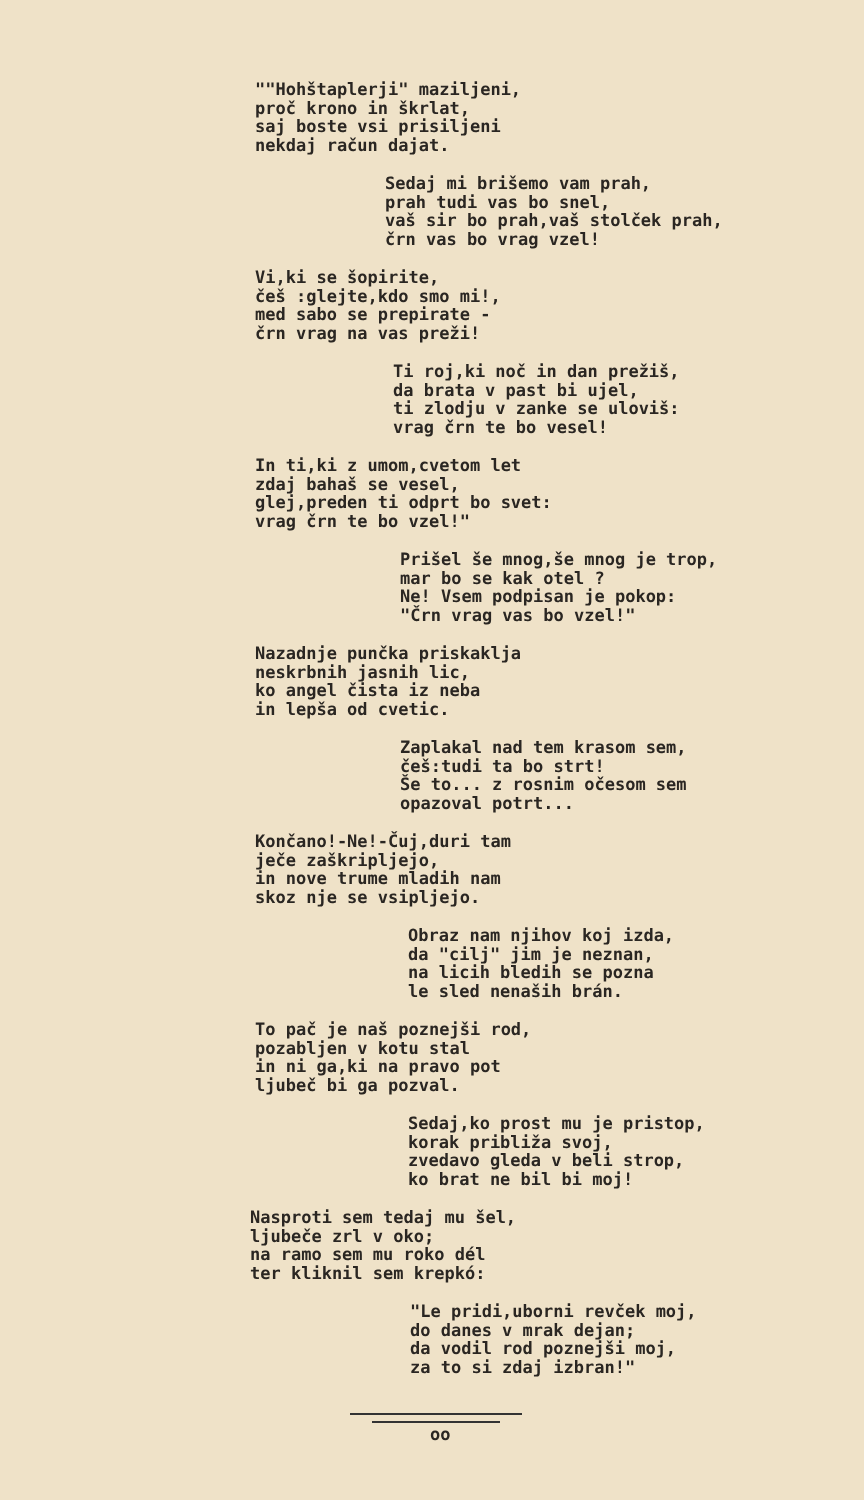""Hohštaplerji" maziljeni, proč krono in škrlat, saj boste vsi prisiljeni nekdaj račun dajat.
Sedaj mi brišemo vam prah, prah tudi vas bo snel, vaš sir bo prah,vaš stolček prah, črn vas bo vrag vzel!
Vi,ki se šopirite, češ :glejte,kdo smo mi!, med sabo se prepirate - črn vrag na vas preži!
Ti roj,ki noč in dan prežiš, da brata v past bi ujel, ti zlodju v zanke se uloviš: vrag črn te bo vesel!
In ti,ki z umom,cvetom let zdaj bahaš se vesel, glej,preden ti odprt bo svet: vrag črn te bo vzel!"
Prišel še mnog,še mnog je trop, mar bo se kak otel ? Ne! Vsem podpisan je pokop: "Črn vrag vas bo vzel!"
Nazadnje punčka priskaklja neskrbnih jasnih lic, ko angel čista iz neba in lepša od cvetic.
Zaplakal nad tem krasom sem, češ:tudi ta bo strt! Še to... z rosnim očesom sem opazoval potrt...
Končano!-Ne!-Čuj,duri tam ječe zaškripljejo, in nove trume mladih nam skoz nje se vsipljejo.
Obraz nam njihov koj izda, da "cilj" jim je neznan, na licih bledih se pozna le sled nenaših brán.
To pač je naš poznejši rod, pozabljen v kotu stal in ni ga,ki na pravo pot ljubeč bi ga pozval.
Sedaj,ko prost mu je pristop, korak približa svoj, zvedavo gleda v beli strop, ko brat ne bil bi moj!
Nasproti sem tedaj mu šel, ljubeče zrl v oko; na ramo sem mu roko dél ter kliknil sem krepkó:
"Le pridi,uborni revček moj, do danes v mrak dejan; da vodil rod poznejši moj, za to si zdaj izbran!"
oo